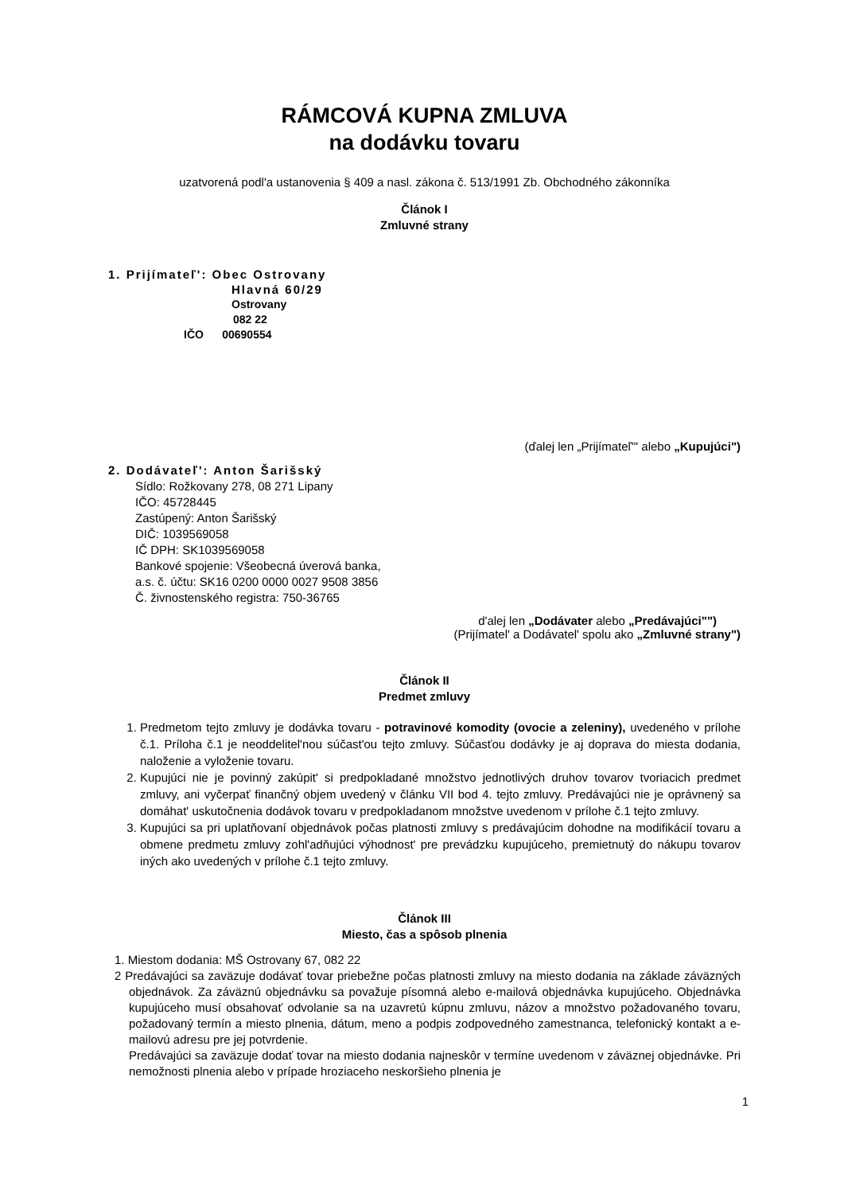RÁMCOVÁ KUPNA ZMLUVA
na dodávku tovaru
uzatvorená podl'a ustanovenia § 409 a nasl. zákona č. 513/1991 Zb. Obchodného zákonníka
Článok I
Zmluvné strany
1. Prijímateľ': Obec Ostrovany
Hlavná 60/29
Ostrovany
082 22
IČO 00690554
(ďalej len „Prijímateľ"' alebo „Kupujúci")
2. Dodávateľ': Anton Šarišský
Sídlo: Rožkovany 278, 08 271 Lipany
IČO: 45728445
Zastúpený: Anton Šarišský
DIČ: 1039569058
IČ DPH: SK1039569058
Bankové spojenie: Všeobecná úverová banka,
a.s. č. účtu: SK16 0200 0000 0027 9508 3856
Č. živnostenského registra: 750-36765
d'alej len „Dodávater alebo „Predávajúci"")
(Prijímatel' a Dodávatel' spolu ako „Zmluvné strany")
Článok II
Predmet zmluvy
1. Predmetom tejto zmluvy je dodávka tovaru - potravinové komodity (ovocie a zeleniny), uvedeného v prílohe č.1. Príloha č.1 je neoddelitel'nou súčast'ou tejto zmluvy. Súčasťou dodávky je aj doprava do miesta dodania, naloženie a vyloženie tovaru.
2. Kupujúci nie je povinný zakúpit' si predpokladané množstvo jednotlivých druhov tovarov tvoriacich predmet zmluvy, ani vyčerpať finančný objem uvedený v článku VII bod 4. tejto zmluvy. Predávajúci nie je oprávnený sa domáhat' uskutočnenia dodávok tovaru v predpokladanom množstve uvedenom v prílohe č.1 tejto zmluvy.
3. Kupujúci sa pri uplatňovaní objednávok počas platnosti zmluvy s predávajúcim dohodne na modifikácií tovaru a obmene predmetu zmluvy zohl'adňujúci výhodnost' pre prevádzku kupujúceho, premietnutý do nákupu tovarov iných ako uvedených v prílohe č.1 tejto zmluvy.
Článok III
Miesto, čas a spôsob plnenia
1. Miestom dodania: MŠ Ostrovany 67, 082 22
2 Predávajúci sa zaväzuje dodávať tovar priebežne počas platnosti zmluvy na miesto dodania na základe záväzných objednávok. Za záväznú objednávku sa považuje písomná alebo e-mailová objednávka kupujúceho. Objednávka kupujúceho musí obsahovať odvolanie sa na uzavretú kúpnu zmluvu, názov a množstvo požadovaného tovaru, požadovaný termín a miesto plnenia, dátum, meno a podpis zodpovedného zamestnanca, telefonický kontakt a e-mailovú adresu pre jej potvrdenie.
Predávajúci sa zaväzuje dodať tovar na miesto dodania najneskôr v termíne uvedenom v záväznej objednávke. Pri nemožnosti plnenia alebo v prípade hroziaceho neskoršieho plnenia je
1